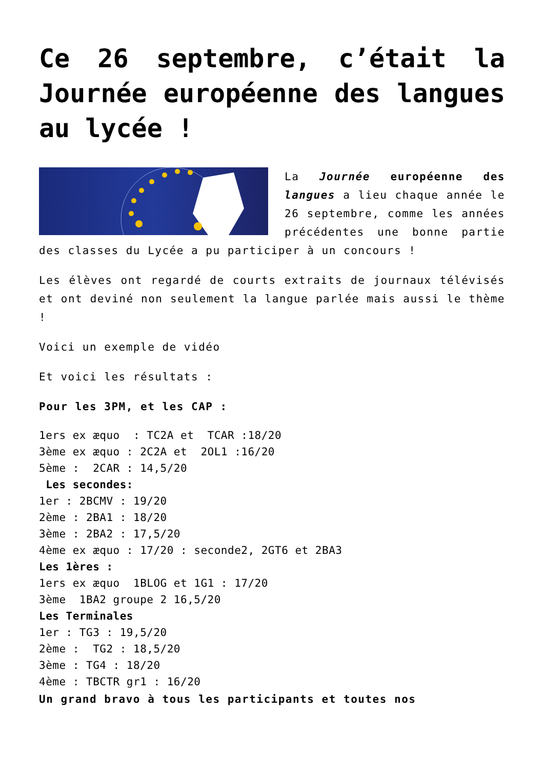Ce 26 septembre, c’était la Journée européenne des langues au lycée !
La Journée européenne des langues a lieu chaque année le 26 septembre, comme les années précédentes une bonne partie des classes du Lycée a pu participer à un concours !
Les élèves ont regardé de courts extraits de journaux télévisés et ont deviné non seulement la langue parlée mais aussi le thème !
Voici un exemple de vidéo
Et voici les résultats :
Pour les 3PM, et les CAP :
1ers ex æquo : TC2A et TCAR :18/20
3ème ex æquo : 2C2A et 2OL1 :16/20
5ème : 2CAR : 14,5/20
Les secondes:
1er : 2BCMV : 19/20
2ème : 2BA1 : 18/20
3ème : 2BA2 : 17,5/20
4ème ex æquo : 17/20 : seconde2, 2GT6 et 2BA3
Les 1ères :
1ers ex æquo 1BLOG et 1G1 : 17/20
3ème 1BA2 groupe 2 16,5/20
Les Terminales
1er : TG3 : 19,5/20
2ème : TG2 : 18,5/20
3ème : TG4 : 18/20
4ème : TBCTR gr1 : 16/20
Un grand bravo à tous les participants et toutes nos